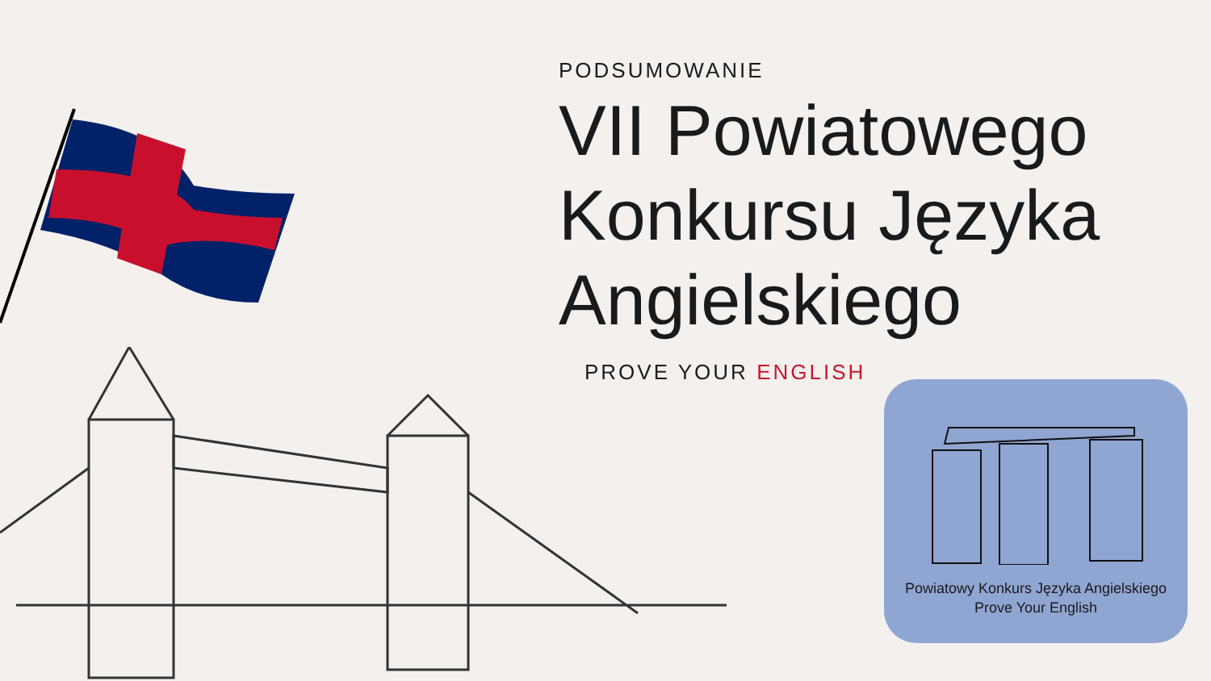PODSUMOWANIE
VII Powiatowego Konkursu Języka Angielskiego
PROVE YOUR ENGLISH
Powiatowy Konkurs Języka Angielskiego
Prove Your English